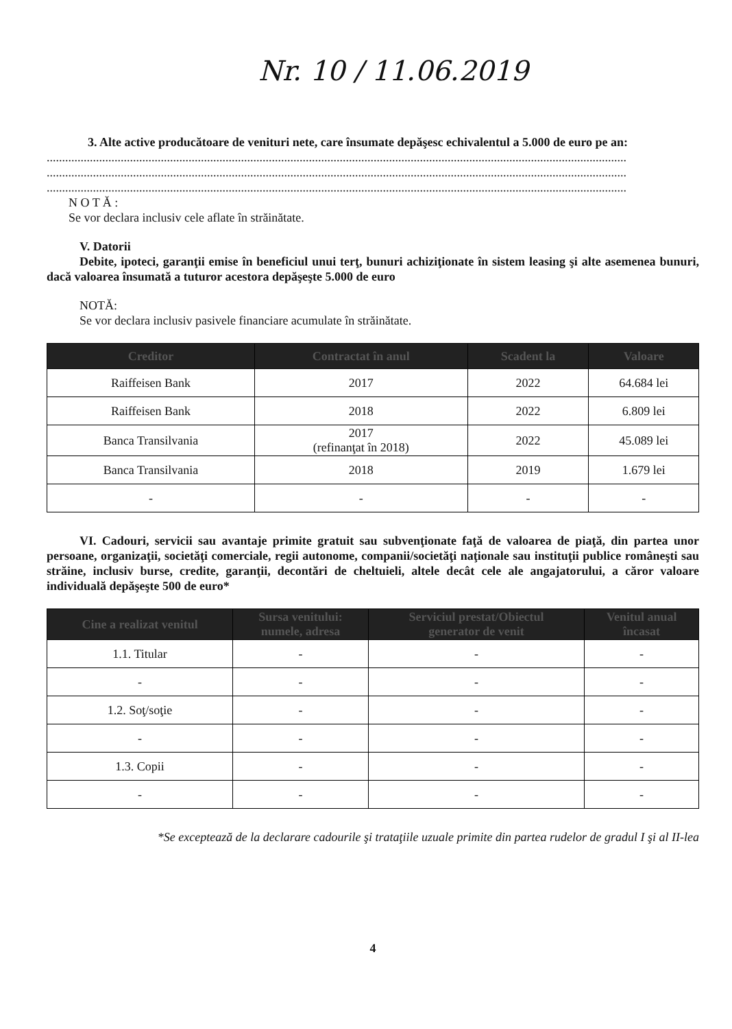Nr. 10 / 11.06.2019
3. Alte active producătoare de venituri nete, care însumate depăşesc echivalentul a 5.000 de euro pe an:
............................................................................................................................................................................................
............................................................................................................................................................................................
............................................................................................................................................................................................
N O T Ă :
Se vor declara inclusiv cele aflate în străinătate.
V. Datorii
Debite, ipoteci, garanţii emise în beneficiul unui terţ, bunuri achiziţionate în sistem leasing şi alte asemenea bunuri, dacă valoarea însumată a tuturor acestora depăşeşte 5.000 de euro
NOTĂ:
Se vor declara inclusiv pasivele financiare acumulate în străinătate.
| Creditor | Contractat în anul | Scadent la | Valoare |
| --- | --- | --- | --- |
| Raiffeisen Bank | 2017 | 2022 | 64.684 lei |
| Raiffeisen Bank | 2018 | 2022 | 6.809 lei |
| Banca Transilvania | 2017 (refinanţat în 2018) | 2022 | 45.089 lei |
| Banca Transilvania | 2018 | 2019 | 1.679 lei |
| - | - | - | - |
VI. Cadouri, servicii sau avantaje primite gratuit sau subvenţionate faţă de valoarea de piaţă, din partea unor persoane, organizaţii, societăţi comerciale, regii autonome, companii/societăţi naţionale sau instituţii publice româneşti sau străine, inclusiv burse, credite, garanţii, decontări de cheltuieli, altele decât cele ale angajatorului, a căror valoare individuală depăşeşte 500 de euro*
| Cine a realizat venitul | Sursa venitului: numele, adresa | Serviciul prestat/Obiectul generator de venit | Venitul anual încasat |
| --- | --- | --- | --- |
| 1.1. Titular | - | - | - |
| - | - | - | - |
| 1.2. Soţ/soţie | - | - | - |
| - | - | - | - |
| 1.3. Copii | - | - | - |
| - | - | - | - |
*Se exceptează de la declarare cadourile şi trataţiile uzuale primite din partea rudelor de gradul I şi al II-lea
4